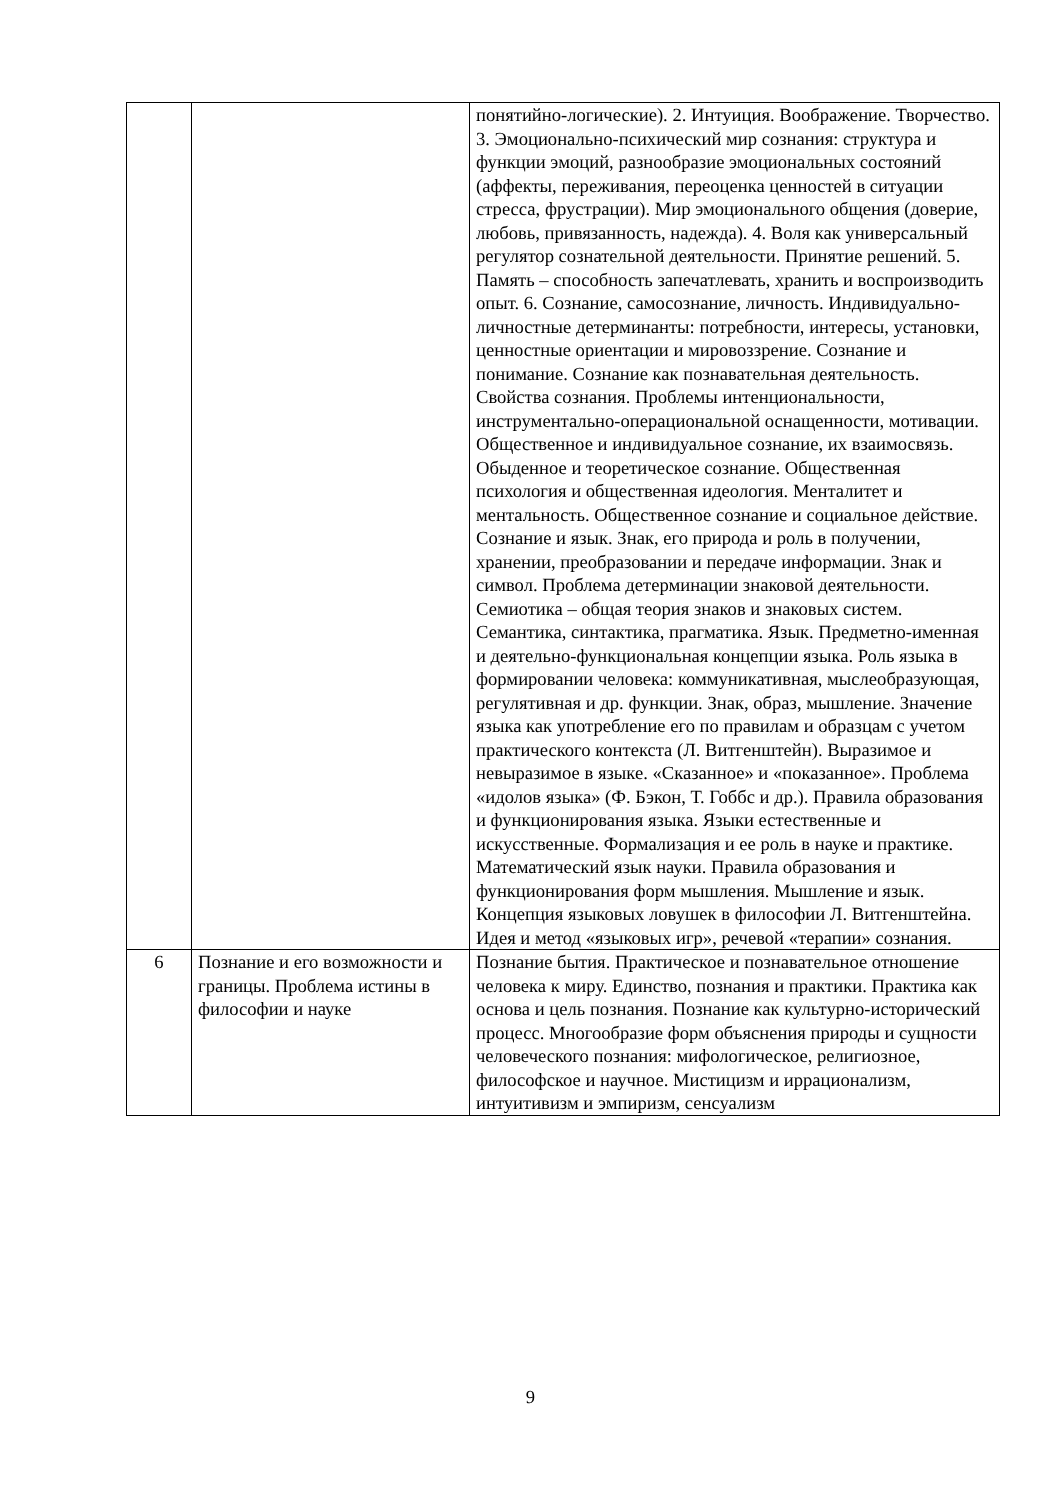| | | понятийно-логические). 2. Интуиция. Воображение. Творчество. 3. Эмоционально-психический мир сознания: структура и функции эмоций, разнообразие эмоциональных состояний (аффекты, переживания, переоценка ценностей в ситуации стресса, фрустрации). Мир эмоционального общения (доверие, любовь, привязанность, надежда). 4. Воля как универсальный регулятор сознательной деятельности. Принятие решений. 5. Память – способность запечатлевать, хранить и воспроизводить опыт. 6. Сознание, самосознание, личность. Индивидуально-личностные детерминанты: потребности, интересы, установки, ценностные ориентации и мировоззрение. Сознание и понимание. Сознание как познавательная деятельность. Свойства сознания. Проблемы интенциональности, инструментально-операциональной оснащенности, мотивации. Общественное и индивидуальное сознание, их взаимосвязь. Обыденное и теоретическое сознание. Общественная психология и общественная идеология. Менталитет и ментальность. Общественное сознание и социальное действие. Сознание и язык. Знак, его природа и роль в получении, хранении, преобразовании и передаче информации. Знак и символ. Проблема детерминации знаковой деятельности. Семиотика – общая теория знаков и знаковых систем. Семантика, синтактика, прагматика. Язык. Предметно-именная и деятельно-функциональная концепции языка. Роль языка в формировании человека: коммуникативная, мыслеобразующая, регулятивная и др. функции. Знак, образ, мышление. Значение языка как употребление его по правилам и образцам с учетом практического контекста (Л. Витгенштейн). Выразимое и невыразимое в языке. «Сказанное» и «показанное». Проблема «идолов языка» (Ф. Бэкон, Т. Гоббс и др.). Правила образования и функционирования языка. Языки естественные и искусственные. Формализация и ее роль в науке и практике. Математический язык науки. Правила образования и функционирования форм мышления. Мышление и язык. Концепция языковых ловушек в философии Л. Витгенштейна. Идея и метод «языковых игр», речевой «терапии» сознания. |
| 6 | Познание и его возможности и границы. Проблема истины в философии и науке | Познание бытия. Практическое и познавательное отношение человека к миру. Единство, познания и практики. Практика как основа и цель познания. Познание как культурно-исторический процесс. Многообразие форм объяснения природы и сущности человеческого познания: мифологическое, религиозное, философское и научное. Мистицизм и иррационализм, интуитивизм и эмпиризм, сенсуализм |
9